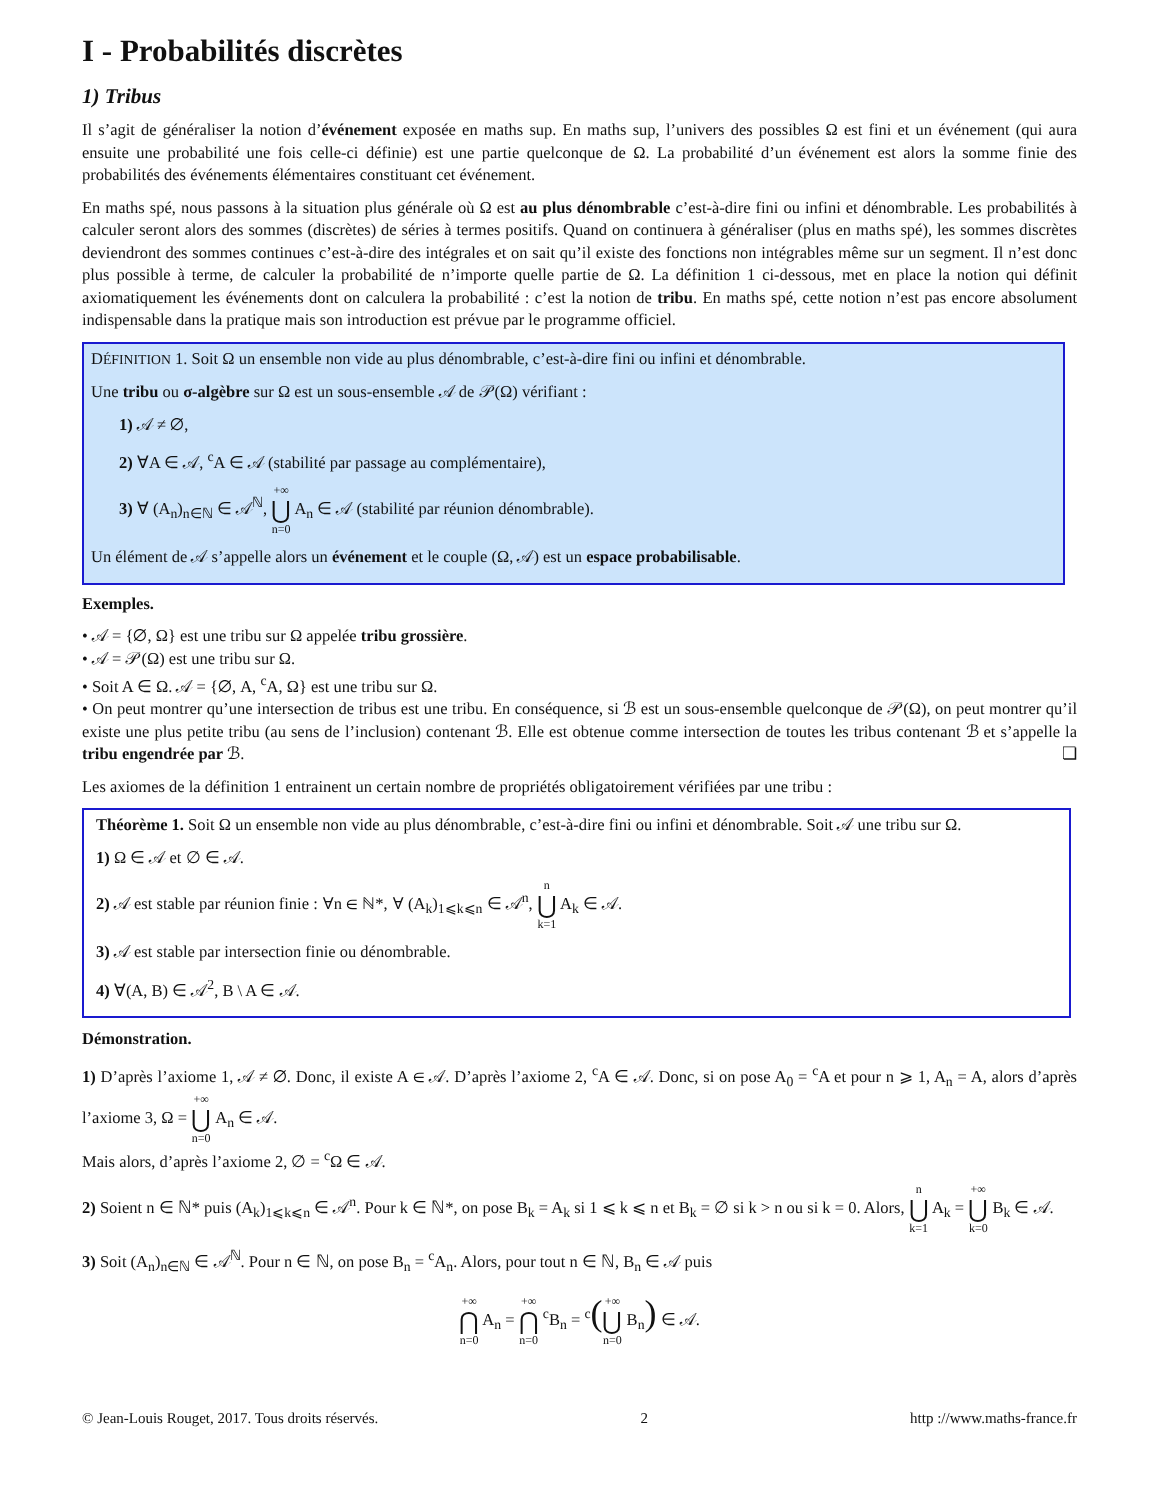I - Probabilités discrètes
1) Tribus
Il s’agit de généraliser la notion d’événement exposée en maths sup. En maths sup, l’univers des possibles Ω est fini et un événement (qui aura ensuite une probabilité une fois celle-ci définie) est une partie quelconque de Ω. La probabilité d’un événement est alors la somme finie des probabilités des événements élémentaires constituant cet événement.
En maths spé, nous passons à la situation plus générale où Ω est au plus dénombrable c’est-à-dire fini ou infini et dénombrable. Les probabilités à calculer seront alors des sommes (discrètes) de séries à termes positifs. Quand on continuera à généraliser (plus en maths spé), les sommes discrètes deviendront des sommes continues c’est-à-dire des intégrales et on sait qu’il existe des fonctions non intégrables même sur un segment. Il n’est donc plus possible à terme, de calculer la probabilité de n’importe quelle partie de Ω. La définition 1 ci-dessous, met en place la notion qui définit axiomatiquement les événements dont on calculera la probabilité : c’est la notion de tribu. En maths spé, cette notion n’est pas encore absolument indispensable dans la pratique mais son introduction est prévue par le programme officiel.
DÉFINITION 1. Soit Ω un ensemble non vide au plus dénombrable, c’est-à-dire fini ou infini et dénombrable.
Une tribu ou σ-algèbre sur Ω est un sous-ensemble 𝒜 de 𝒫(Ω) vérifiant :
1) 𝒜 ≠ ∅,
2) ∀A ∈ 𝒜, <sup>c</sup>A ∈ 𝒜 (stabilité par passage au complémentaire),
3) ∀ (A<sub>n</sub>)<sub>n∈ℕ</sub> ∈ 𝒜<sup>ℕ</sup>, +∞ ⋃ n=0 A<sub>n</sub> ∈ 𝒜 (stabilité par réunion dénombrable).
Un élément de 𝒜 s’appelle alors un événement et le couple (Ω, 𝒜) est un espace probabilisable.
Exemples.
• 𝒜 = {∅, Ω} est une tribu sur Ω appelée tribu grossière.
• 𝒜 = 𝒫(Ω) est une tribu sur Ω.
• Soit A ∈ Ω. 𝒜 = {∅, A, <sup>c</sup>A, Ω} est une tribu sur Ω.
• On peut montrer qu’une intersection de tribus est une tribu. En conséquence, si ℬ est un sous-ensemble quelconque de 𝒫(Ω), on peut montrer qu’il existe une plus petite tribu (au sens de l’inclusion) contenant ℬ. Elle est obtenue comme intersection de toutes les tribus contenant ℬ et s’appelle la tribu engendrée par ℬ. ❏
Les axiomes de la définition 1 entrainent un certain nombre de propriétés obligatoirement vérifiées par une tribu :
Théorème 1. Soit Ω un ensemble non vide au plus dénombrable, c’est-à-dire fini ou infini et dénombrable. Soit 𝒜 une tribu sur Ω.
1) Ω ∈ 𝒜 et ∅ ∈ 𝒜.
2) 𝒜 est stable par réunion finie : ∀n ∈ ℕ*, ∀ (A<sub>k</sub>)<sub>1⩽k⩽n</sub> ∈ 𝒜<sup>n</sup>, n ⋃ k=1 A<sub>k</sub> ∈ 𝒜.
3) 𝒜 est stable par intersection finie ou dénombrable.
4) ∀(A, B) ∈ 𝒜<sup>2</sup>, B \ A ∈ 𝒜.
Démonstration.
1) D’après l’axiome 1, 𝒜 ≠ ∅. Donc, il existe A ∈ 𝒜. D’après l’axiome 2, <sup>c</sup>A ∈ 𝒜. Donc, si on pose A<sub>0</sub> = <sup>c</sup>A et pour n ⩾ 1, A<sub>n</sub> = A, alors d’après l’axiome 3, Ω = +∞ ⋃ n=0 A<sub>n</sub> ∈ 𝒜.
Mais alors, d’après l’axiome 2, ∅ = <sup>c</sup>Ω ∈ 𝒜.
2) Soient n ∈ ℕ* puis (A<sub>k</sub>)<sub>1⩽k⩽n</sub> ∈ 𝒜<sup>n</sup>. Pour k ∈ ℕ*, on pose B<sub>k</sub> = A<sub>k</sub> si 1 ⩽ k ⩽ n et B<sub>k</sub> = ∅ si k > n ou si k = 0. Alors, n ⋃ k=1 A<sub>k</sub> = +∞ ⋃ k=0 B<sub>k</sub> ∈ 𝒜.
3) Soit (A<sub>n</sub>)<sub>n∈ℕ</sub> ∈ 𝒜<sup>ℕ</sup>. Pour n ∈ ℕ, on pose B<sub>n</sub> = <sup>c</sup>A<sub>n</sub>. Alors, pour tout n ∈ ℕ, B<sub>n</sub> ∈ 𝒜 puis
+∞ ⋂ n=0 A<sub>n</sub> = +∞ ⋂ n=0 <sup>c</sup>B<sub>n</sub> = <sup>c</sup>(+∞ ⋃ n=0 B<sub>n</sub>) ∈ 𝒜.
© Jean-Louis Rouget, 2017. Tous droits réservés. 2 http ://www.maths-france.fr